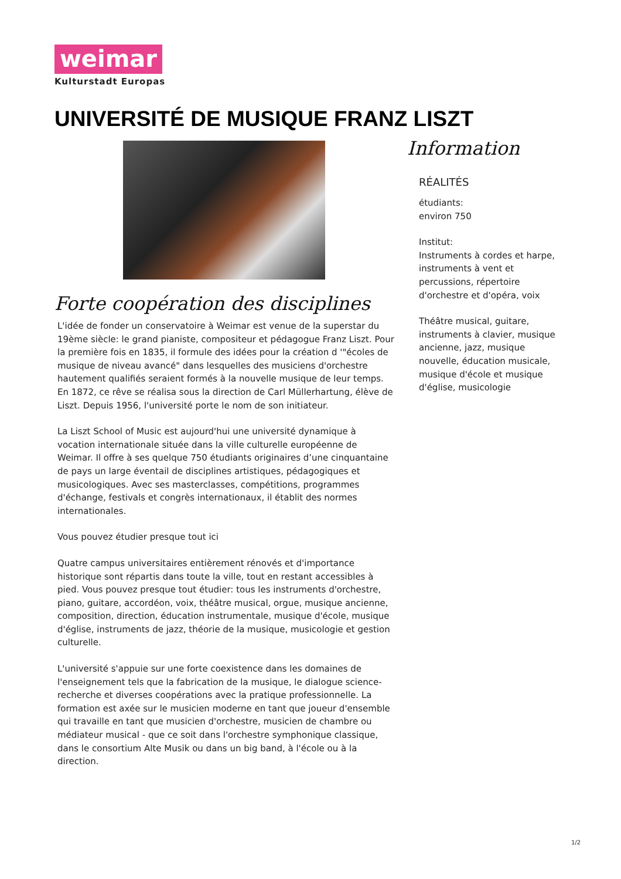weimar
Kulturstadt Europas
UNIVERSITÉ DE MUSIQUE FRANZ LISZT
Forte coopération des disciplines
L'idée de fonder un conservatoire à Weimar est venue de la superstar du 19ème siècle: le grand pianiste, compositeur et pédagogue Franz Liszt. Pour la première fois en 1835, il formule des idées pour la création d '"écoles de musique de niveau avancé" dans lesquelles des musiciens d'orchestre hautement qualifiés seraient formés à la nouvelle musique de leur temps. En 1872, ce rêve se réalisa sous la direction de Carl Müllerhartung, élève de Liszt. Depuis 1956, l'université porte le nom de son initiateur.
La Liszt School of Music est aujourd'hui une université dynamique à vocation internationale située dans la ville culturelle européenne de Weimar. Il offre à ses quelque 750 étudiants originaires d’une cinquantaine de pays un large éventail de disciplines artistiques, pédagogiques et musicologiques. Avec ses masterclasses, compétitions, programmes d'échange, festivals et congrès internationaux, il établit des normes internationales.
Vous pouvez étudier presque tout ici
Quatre campus universitaires entièrement rénovés et d'importance historique sont répartis dans toute la ville, tout en restant accessibles à pied. Vous pouvez presque tout étudier: tous les instruments d'orchestre, piano, guitare, accordéon, voix, théâtre musical, orgue, musique ancienne, composition, direction, éducation instrumentale, musique d'école, musique d'église, instruments de jazz, théorie de la musique, musicologie et gestion culturelle.
L'université s'appuie sur une forte coexistence dans les domaines de l'enseignement tels que la fabrication de la musique, le dialogue science-recherche et diverses coopérations avec la pratique professionnelle. La formation est axée sur le musicien moderne en tant que joueur d'ensemble qui travaille en tant que musicien d'orchestre, musicien de chambre ou médiateur musical - que ce soit dans l'orchestre symphonique classique, dans le consortium Alte Musik ou dans un big band, à l'école ou à la direction.
Information
RÉALITÉS
étudiants:
environ 750
Institut:
Instruments à cordes et harpe, instruments à vent et percussions, répertoire d'orchestre et d'opéra, voix
Théâtre musical, guitare, instruments à clavier, musique ancienne, jazz, musique nouvelle, éducation musicale, musique d'école et musique d'église, musicologie
1/2